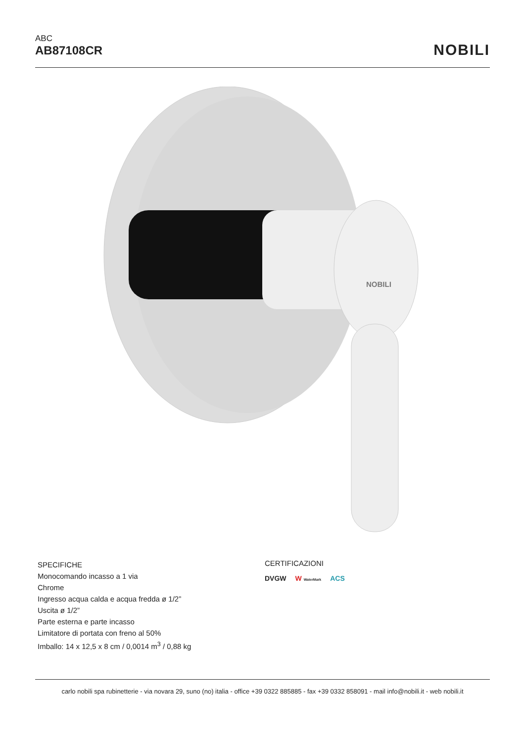ABC
AB87108CR
NOBILI
NOBILI
SPECIFICHE
Monocomando incasso a 1 via
Chrome
Ingresso acqua calda e acqua fredda ø 1/2”
Uscita ø 1/2”
Parte esterna e parte incasso
Limitatore di portata con freno al 50%
Imballo: 14 x 12,5 x 8 cm / 0,0014 m<sup>3</sup> / 0,88 kg
CERTIFICAZIONI
DVGW W WaterMark ACS
carlo nobili spa rubinetterie - via novara 29, suno (no) italia - office +39 0322 885885 - fax +39 0332 858091 - mail info@nobili.it - web nobili.it